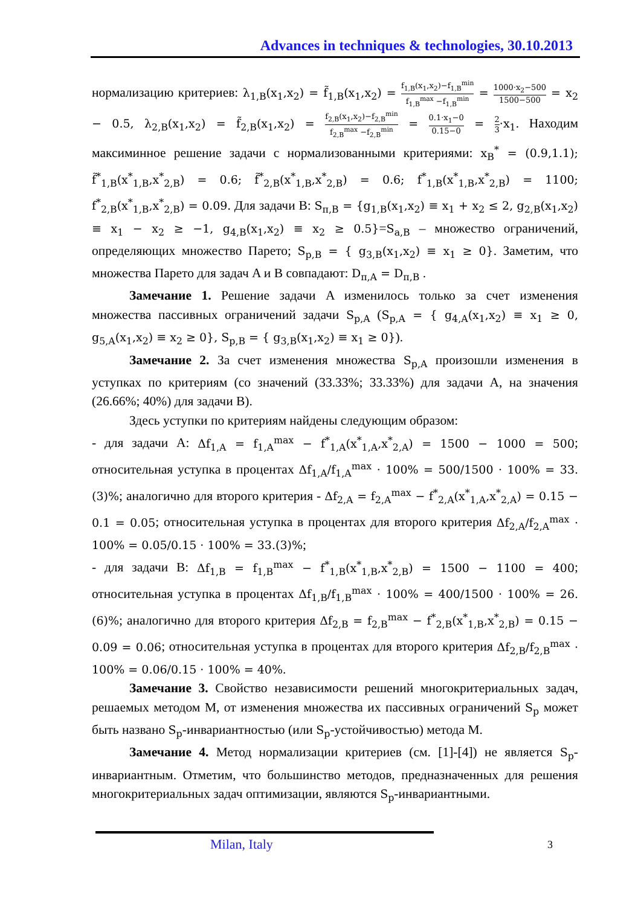Advances in techniques & technologies, 30.10.2013
нормализацию критериев: λ<sub>1,B</sub>(x<sub>1</sub>,x<sub>2</sub>) = f̃<sub>1,B</sub>(x<sub>1</sub>,x<sub>2</sub>) = f<sub>1,B</sub>(x<sub>1</sub>,x<sub>2</sub>)−f<sub>1,B</sub><sup>min</sup> f<sub>1,B</sub><sup>max</sup> −f<sub>1,B</sub><sup>min</sup> = 1000·x<sub>2</sub>−500 1500−500 = x<sub>2</sub> − 0.5, λ<sub>2,B</sub>(x<sub>1</sub>,x<sub>2</sub>) = f̃<sub>2,B</sub>(x<sub>1</sub>,x<sub>2</sub>) = f<sub>2,B</sub>(x<sub>1</sub>,x<sub>2</sub>)−f<sub>2,B</sub><sup>min</sup> f<sub>2,B</sub><sup>max</sup> −f<sub>2,B</sub><sup>min</sup> = 0.1·x<sub>1</sub>−0 0.15−0 = 2 3·x<sub>1</sub>. Находим максиминное решение задачи с нормализованными критериями: x<sub>B</sub><sup>*</sup> = (0.9,1.1); f̃<sup>*</sup><sub>1,B</sub>(x<sup>*</sup><sub>1,B</sub>,x<sup>*</sup><sub>2,B</sub>) = 0.6; f̃<sup>*</sup><sub>2,B</sub>(x<sup>*</sup><sub>1,B</sub>,x<sup>*</sup><sub>2,B</sub>) = 0.6; f<sup>*</sup><sub>1,B</sub>(x<sup>*</sup><sub>1,B</sub>,x<sup>*</sup><sub>2,B</sub>) = 1100; f<sup>*</sup><sub>2,B</sub>(x<sup>*</sup><sub>1,B</sub>,x<sup>*</sup><sub>2,B</sub>) = 0.09. Для задачи B: S<sub>π,B</sub> = {g<sub>1,B</sub>(x<sub>1</sub>,x<sub>2</sub>) ≡ x<sub>1</sub> + x<sub>2</sub> ≤ 2, g<sub>2,B</sub>(x<sub>1</sub>,x<sub>2</sub>) ≡ x<sub>1</sub> − x<sub>2</sub> ≥ −1, g<sub>4,B</sub>(x<sub>1</sub>,x<sub>2</sub>) ≡ x<sub>2</sub> ≥ 0.5}=S<sub>a,B</sub> – множество ограничений, определяющих множество Парето; S<sub>p,B</sub> = { g<sub>3,B</sub>(x<sub>1</sub>,x<sub>2</sub>) ≡ x<sub>1</sub> ≥ 0}. Заметим, что множества Парето для задач A и B совпадают: D<sub>π,A</sub> = D<sub>π,B</sub> .
Замечание 1. Решение задачи A изменилось только за счет изменения множества пассивных ограничений задачи S<sub>p,A</sub> (S<sub>p,A</sub> = { g<sub>4,A</sub>(x<sub>1</sub>,x<sub>2</sub>) ≡ x<sub>1</sub> ≥ 0, g<sub>5,A</sub>(x<sub>1</sub>,x<sub>2</sub>) ≡ x<sub>2</sub> ≥ 0}, S<sub>p,B</sub> = { g<sub>3,B</sub>(x<sub>1</sub>,x<sub>2</sub>) ≡ x<sub>1</sub> ≥ 0}).
Замечание 2. За счет изменения множества S<sub>p,A</sub> произошли изменения в уступках по критериям (со значений (33.33%; 33.33%) для задачи A, на значения (26.66%; 40%) для задачи B).
Здесь уступки по критериям найдены следующим образом:
- для задачи A: Δf<sub>1,A</sub> = f<sub>1,A</sub><sup>max</sup> − f<sup>*</sup><sub>1,A</sub>(x<sup>*</sup><sub>1,A</sub>,x<sup>*</sup><sub>2,A</sub>) = 1500 − 1000 = 500; относительная уступка в процентах Δf<sub>1,A</sub>/f<sub>1,A</sub><sup>max</sup> · 100% = 500/1500 · 100% = 33.(3)%; аналогично для второго критерия - Δf<sub>2,A</sub> = f<sub>2,A</sub><sup>max</sup> − f<sup>*</sup><sub>2,A</sub>(x<sup>*</sup><sub>1,A</sub>,x<sup>*</sup><sub>2,A</sub>) = 0.15 − 0.1 = 0.05; относительная уступка в процентах для второго критерия Δf<sub>2,A</sub>/f<sub>2,A</sub><sup>max</sup> · 100% = 0.05/0.15 · 100% = 33.(3)%;
- для задачи B: Δf<sub>1,B</sub> = f<sub>1,B</sub><sup>max</sup> − f<sup>*</sup><sub>1,B</sub>(x<sup>*</sup><sub>1,B</sub>,x<sup>*</sup><sub>2,B</sub>) = 1500 − 1100 = 400; относительная уступка в процентах Δf<sub>1,B</sub>/f<sub>1,B</sub><sup>max</sup> · 100% = 400/1500 · 100% = 26.(6)%; аналогично для второго критерия Δf<sub>2,B</sub> = f<sub>2,B</sub><sup>max</sup> − f<sup>*</sup><sub>2,B</sub>(x<sup>*</sup><sub>1,B</sub>,x<sup>*</sup><sub>2,B</sub>) = 0.15 − 0.09 = 0.06; относительная уступка в процентах для второго критерия Δf<sub>2,B</sub>/f<sub>2,B</sub><sup>max</sup> · 100% = 0.06/0.15 · 100% = 40%.
Замечание 3. Свойство независимости решений многокритериальных задач, решаемых методом M, от изменения множества их пассивных ограничений S<sub>p</sub> может быть названо S<sub>p</sub>-инвариантностью (или S<sub>p</sub>-устойчивостью) метода M.
Замечание 4. Метод нормализации критериев (см. [1]-[4]) не является S<sub>p</sub>-инвариантным. Отметим, что большинство методов, предназначенных для решения многокритериальных задач оптимизации, являются S<sub>p</sub>-инвариантными.
Milan, Italy 3